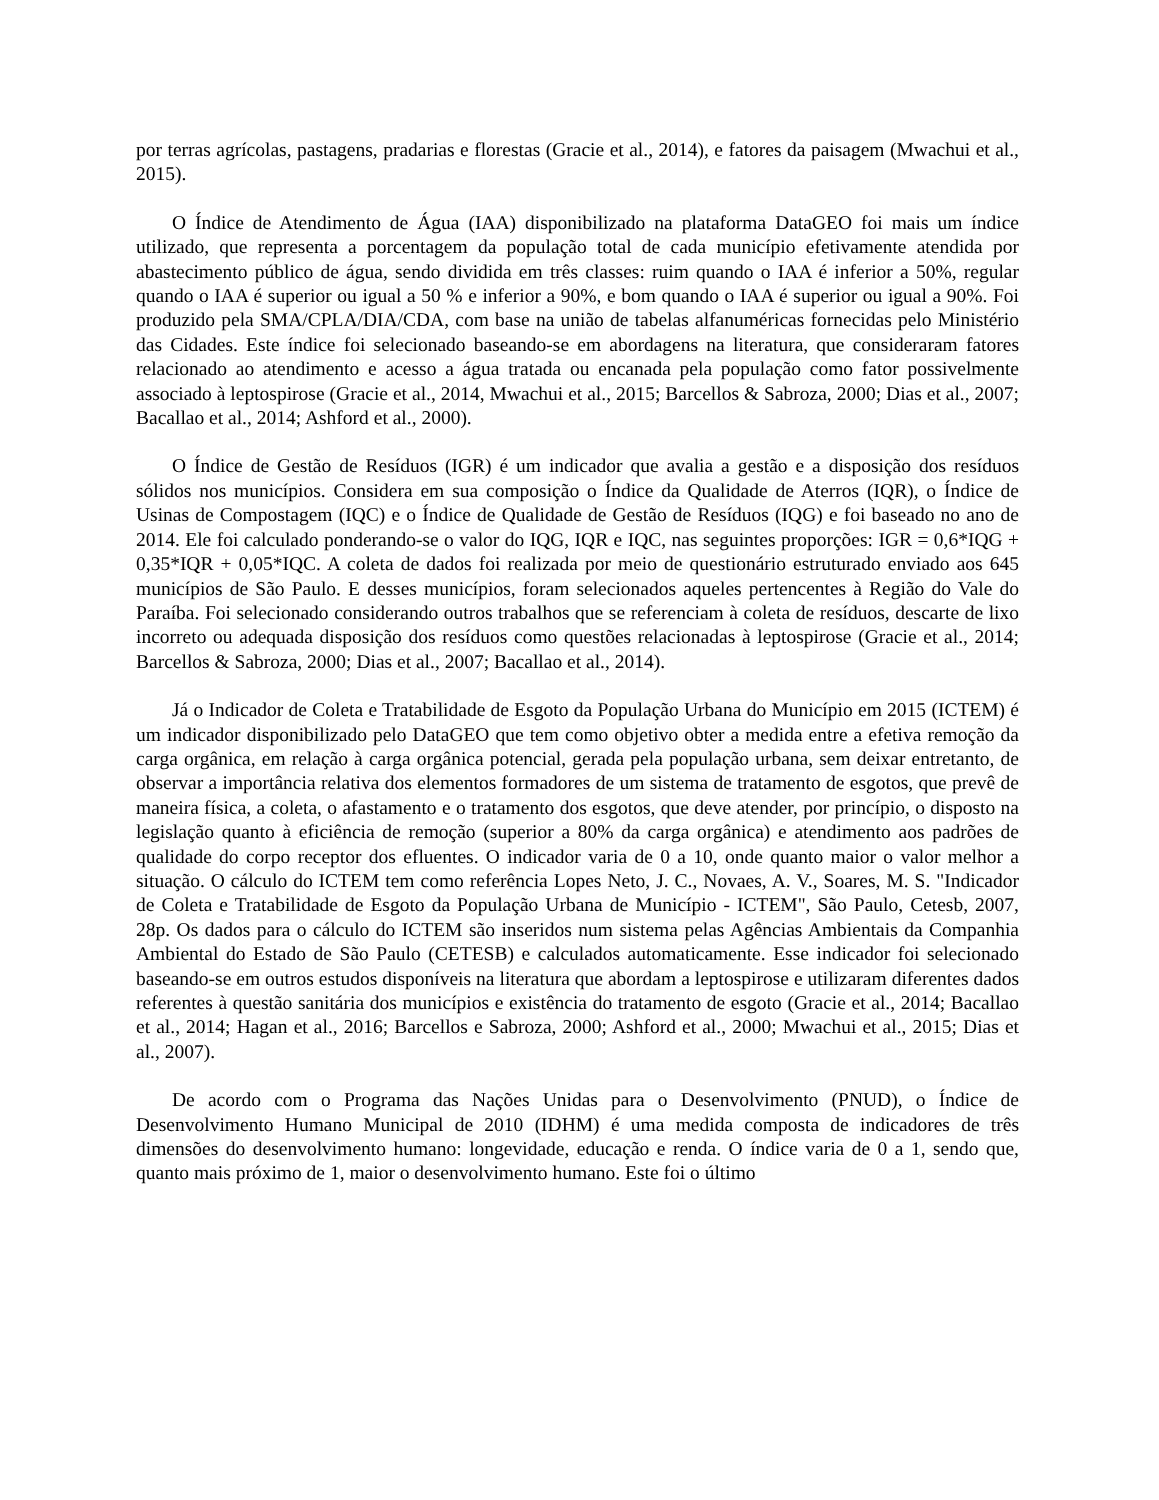por terras agrícolas, pastagens, pradarias e florestas (Gracie et al., 2014), e fatores da paisagem (Mwachui et al., 2015).
O Índice de Atendimento de Água (IAA) disponibilizado na plataforma DataGEO foi mais um índice utilizado, que representa a porcentagem da população total de cada município efetivamente atendida por abastecimento público de água, sendo dividida em três classes: ruim quando o IAA é inferior a 50%, regular quando o IAA é superior ou igual a 50 % e inferior a 90%, e bom quando o IAA é superior ou igual a 90%. Foi produzido pela SMA/CPLA/DIA/CDA, com base na união de tabelas alfanuméricas fornecidas pelo Ministério das Cidades. Este índice foi selecionado baseando-se em abordagens na literatura, que consideraram fatores relacionado ao atendimento e acesso a água tratada ou encanada pela população como fator possivelmente associado à leptospirose (Gracie et al., 2014, Mwachui et al., 2015; Barcellos & Sabroza, 2000; Dias et al., 2007; Bacallao et al., 2014; Ashford et al., 2000).
O Índice de Gestão de Resíduos (IGR) é um indicador que avalia a gestão e a disposição dos resíduos sólidos nos municípios. Considera em sua composição o Índice da Qualidade de Aterros (IQR), o Índice de Usinas de Compostagem (IQC) e o Índice de Qualidade de Gestão de Resíduos (IQG) e foi baseado no ano de 2014. Ele foi calculado ponderando-se o valor do IQG, IQR e IQC, nas seguintes proporções: IGR = 0,6*IQG + 0,35*IQR + 0,05*IQC. A coleta de dados foi realizada por meio de questionário estruturado enviado aos 645 municípios de São Paulo. E desses municípios, foram selecionados aqueles pertencentes à Região do Vale do Paraíba. Foi selecionado considerando outros trabalhos que se referenciam à coleta de resíduos, descarte de lixo incorreto ou adequada disposição dos resíduos como questões relacionadas à leptospirose (Gracie et al., 2014; Barcellos & Sabroza, 2000; Dias et al., 2007; Bacallao et al., 2014).
Já o Indicador de Coleta e Tratabilidade de Esgoto da População Urbana do Município em 2015 (ICTEM) é um indicador disponibilizado pelo DataGEO que tem como objetivo obter a medida entre a efetiva remoção da carga orgânica, em relação à carga orgânica potencial, gerada pela população urbana, sem deixar entretanto, de observar a importância relativa dos elementos formadores de um sistema de tratamento de esgotos, que prevê de maneira física, a coleta, o afastamento e o tratamento dos esgotos, que deve atender, por princípio, o disposto na legislação quanto à eficiência de remoção (superior a 80% da carga orgânica) e atendimento aos padrões de qualidade do corpo receptor dos efluentes. O indicador varia de 0 a 10, onde quanto maior o valor melhor a situação. O cálculo do ICTEM tem como referência Lopes Neto, J. C., Novaes, A. V., Soares, M. S. "Indicador de Coleta e Tratabilidade de Esgoto da População Urbana de Município - ICTEM", São Paulo, Cetesb, 2007, 28p. Os dados para o cálculo do ICTEM são inseridos num sistema pelas Agências Ambientais da Companhia Ambiental do Estado de São Paulo (CETESB) e calculados automaticamente. Esse indicador foi selecionado baseando-se em outros estudos disponíveis na literatura que abordam a leptospirose e utilizaram diferentes dados referentes à questão sanitária dos municípios e existência do tratamento de esgoto (Gracie et al., 2014; Bacallao et al., 2014; Hagan et al., 2016; Barcellos e Sabroza, 2000; Ashford et al., 2000; Mwachui et al., 2015; Dias et al., 2007).
De acordo com o Programa das Nações Unidas para o Desenvolvimento (PNUD), o Índice de Desenvolvimento Humano Municipal de 2010 (IDHM) é uma medida composta de indicadores de três dimensões do desenvolvimento humano: longevidade, educação e renda. O índice varia de 0 a 1, sendo que, quanto mais próximo de 1, maior o desenvolvimento humano. Este foi o último